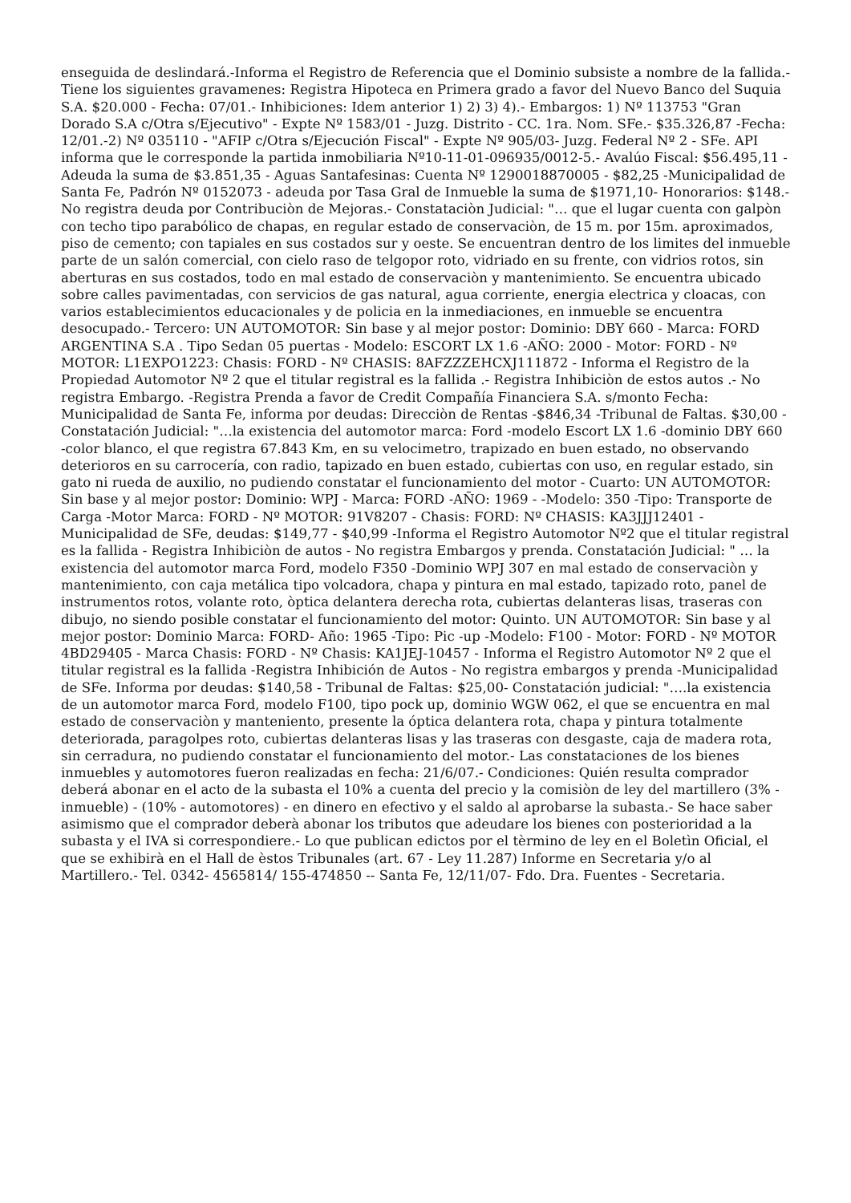enseguida de deslindará.-Informa el Registro de Referencia que el Dominio subsiste a nombre de la fallida.-Tiene los siguientes gravamenes: Registra Hipoteca en Primera grado a favor del Nuevo Banco del Suquia S.A. $20.000 - Fecha: 07/01.- Inhibiciones: Idem anterior 1) 2) 3) 4).- Embargos: 1) Nº 113753 "Gran Dorado S.A c/Otra s/Ejecutivo" - Expte Nº 1583/01 - Juzg. Distrito - CC. 1ra. Nom. SFe.- $35.326,87 -Fecha: 12/01.-2) Nº 035110 - "AFIP c/Otra s/Ejecución Fiscal" - Expte Nº 905/03- Juzg. Federal Nº 2 - SFe. API informa que le corresponde la partida inmobiliaria Nº10-11-01-096935/0012-5.- Avalúo Fiscal: $56.495,11 - Adeuda la suma de $3.851,35 - Aguas Santafesinas: Cuenta Nº 1290018870005 - $82,25 -Municipalidad de Santa Fe, Padrón Nº 0152073 - adeuda por Tasa Gral de Inmueble la suma de $1971,10- Honorarios: $148.- No registra deuda por Contribuciòn de Mejoras.- Constataciòn Judicial: "… que el lugar cuenta con galpòn con techo tipo parabólico de chapas, en regular estado de conservaciòn, de 15 m. por 15m. aproximados, piso de cemento; con tapiales en sus costados sur y oeste. Se encuentran dentro de los limites del inmueble parte de un salón comercial, con cielo raso de telgopor roto, vidriado en su frente, con vidrios rotos, sin aberturas en sus costados, todo en mal estado de conservaciòn y mantenimiento. Se encuentra ubicado sobre calles pavimentadas, con servicios de gas natural, agua corriente, energia electrica y cloacas, con varios establecimientos educacionales y de policia en la inmediaciones, en inmueble se encuentra desocupado.- Tercero: UN AUTOMOTOR: Sin base y al mejor postor: Dominio: DBY 660 - Marca: FORD ARGENTINA S.A . Tipo Sedan 05 puertas - Modelo: ESCORT LX 1.6 -AÑO: 2000 - Motor: FORD - Nº MOTOR: L1EXPO1223: Chasis: FORD - Nº CHASIS: 8AFZZZEHCXJ111872 - Informa el Registro de la Propiedad Automotor Nº 2 que el titular registral es la fallida .- Registra Inhibiciòn de estos autos .- No registra Embargo. -Registra Prenda a favor de Credit Compañía Financiera S.A. s/monto Fecha: Municipalidad de Santa Fe, informa por deudas: Direcciòn de Rentas -$846,34 -Tribunal de Faltas. $30,00 - Constatación Judicial: "…la existencia del automotor marca: Ford -modelo Escort LX 1.6 -dominio DBY 660 -color blanco, el que registra 67.843 Km, en su velocimetro, trapizado en buen estado, no observando deterioros en su carrocería, con radio, tapizado en buen estado, cubiertas con uso, en regular estado, sin gato ni rueda de auxilio, no pudiendo constatar el funcionamiento del motor - Cuarto: UN AUTOMOTOR: Sin base y al mejor postor: Dominio: WPJ - Marca: FORD -AÑO: 1969 - -Modelo: 350 -Tipo: Transporte de Carga -Motor Marca: FORD - Nº MOTOR: 91V8207 - Chasis: FORD: Nº CHASIS: KA3JJJ12401 -Municipalidad de SFe, deudas: $149,77 - $40,99 -Informa el Registro Automotor Nº2 que el titular registral es la fallida - Registra Inhibiciòn de autos - No registra Embargos y prenda. Constatación Judicial: " … la existencia del automotor marca Ford, modelo F350 -Dominio WPJ 307 en mal estado de conservaciòn y mantenimiento, con caja metálica tipo volcadora, chapa y pintura en mal estado, tapizado roto, panel de instrumentos rotos, volante roto, òptica delantera derecha rota, cubiertas delanteras lisas, traseras con dibujo, no siendo posible constatar el funcionamiento del motor: Quinto. UN AUTOMOTOR: Sin base y al mejor postor: Dominio Marca: FORD- Año: 1965 -Tipo: Pic -up -Modelo: F100 - Motor: FORD - Nº MOTOR 4BD29405 - Marca Chasis: FORD - Nº Chasis: KA1JEJ-10457 - Informa el Registro Automotor Nº 2 que el titular registral es la fallida -Registra Inhibición de Autos - No registra embargos y prenda -Municipalidad de SFe. Informa por deudas: $140,58 - Tribunal de Faltas: $25,00- Constatación judicial: "….la existencia de un automotor marca Ford, modelo F100, tipo pock up, dominio WGW 062, el que se encuentra en mal estado de conservaciòn y manteniento, presente la óptica delantera rota, chapa y pintura totalmente deteriorada, paragolpes roto, cubiertas delanteras lisas y las traseras con desgaste, caja de madera rota, sin cerradura, no pudiendo constatar el funcionamiento del motor.- Las constataciones de los bienes inmuebles y automotores fueron realizadas en fecha: 21/6/07.- Condiciones: Quién resulta comprador deberá abonar en el acto de la subasta el 10% a cuenta del precio y la comisiòn de ley del martillero (3% -inmueble) - (10% - automotores) - en dinero en efectivo y el saldo al aprobarse la subasta.- Se hace saber asimismo que el comprador deberà abonar los tributos que adeudare los bienes con posterioridad a la subasta y el IVA si correspondiere.- Lo que publican edictos por el tèrmino de ley en el Boletìn Oficial, el que se exhibirà en el Hall de èstos Tribunales (art. 67 - Ley 11.287) Informe en Secretaria y/o al Martillero.- Tel. 0342- 4565814/ 155-474850 -- Santa Fe, 12/11/07- Fdo. Dra. Fuentes - Secretaria.